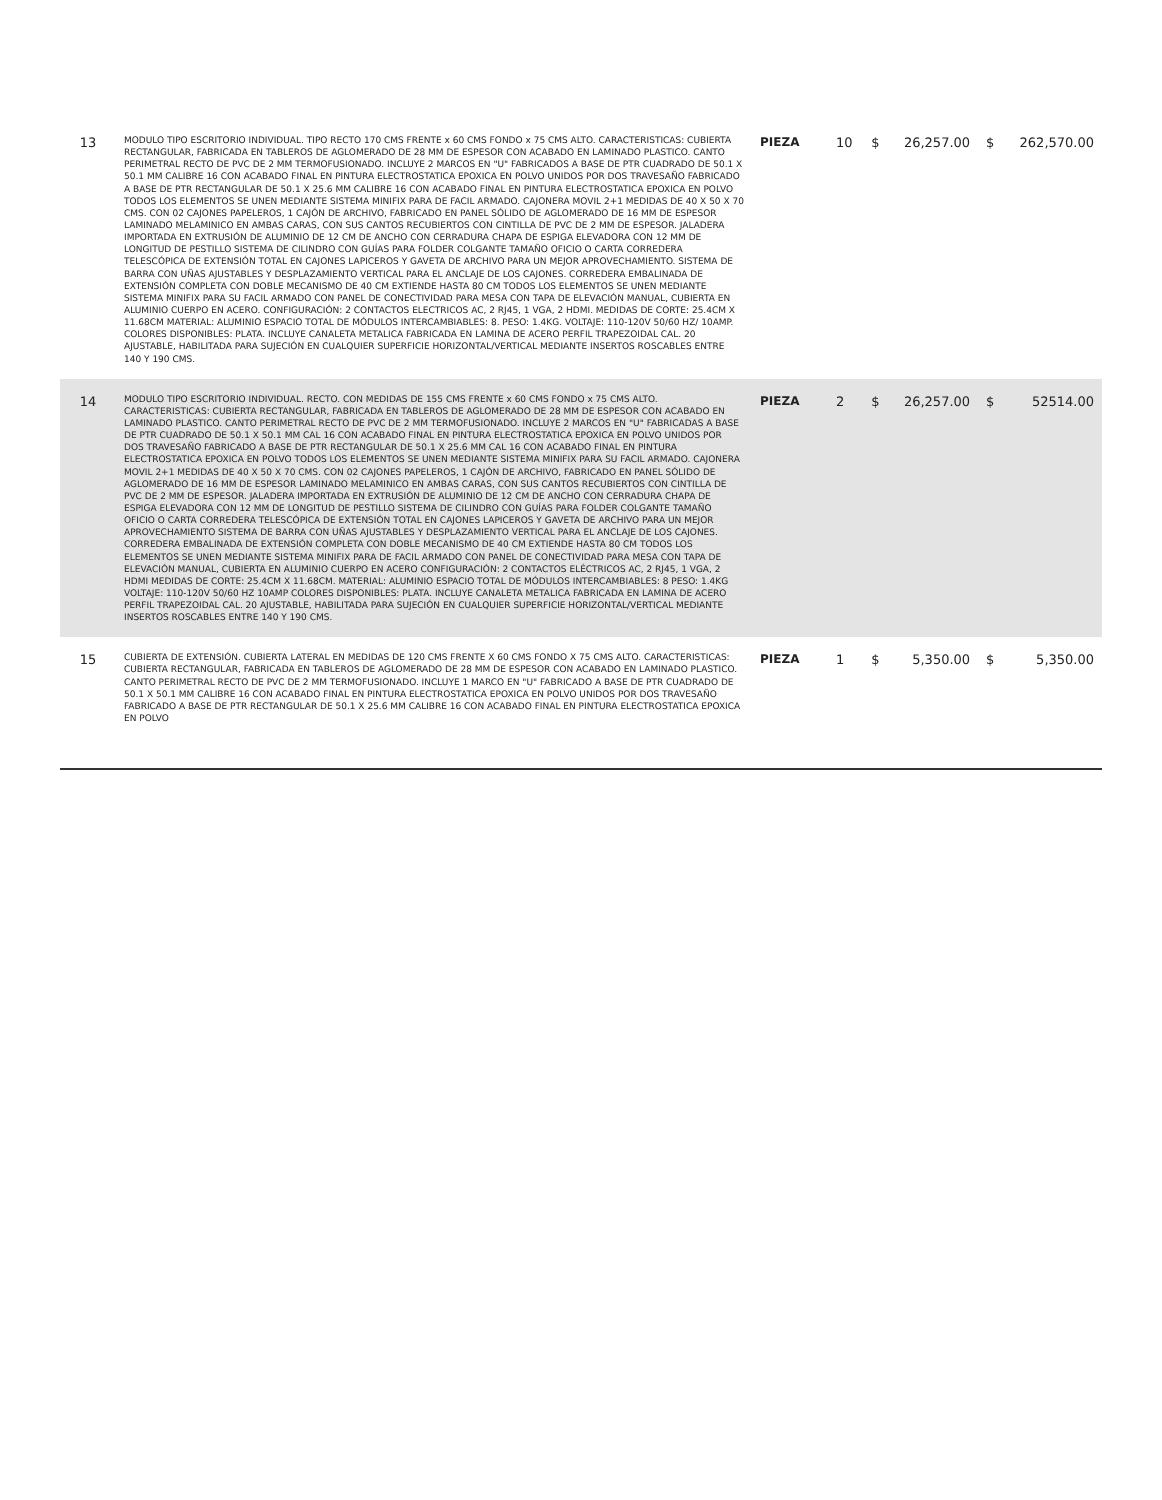| 13 | MODULO TIPO ESCRITORIO INDIVIDUAL. TIPO RECTO 170 CMS FRENTE x 60 CMS FONDO x 75 CMS ALTO. CARACTERISTICAS: CUBIERTA RECTANGULAR, FABRICADA EN TABLEROS DE AGLOMERADO DE 28 MM DE ESPESOR CON ACABADO EN LAMINADO PLASTICO. CANTO PERIMETRAL RECTO DE PVC DE 2 MM TERMOFUSIONADO. INCLUYE 2 MARCOS EN "U" FABRICADOS A BASE DE PTR CUADRADO DE 50.1 X 50.1 MM CALIBRE 16 CON ACABADO FINAL EN PINTURA ELECTROSTATICA EPOXICA EN POLVO UNIDOS POR DOS TRAVESAÑO FABRICADO A BASE DE PTR RECTANGULAR DE 50.1 X 25.6 MM CALIBRE 16 CON ACABADO FINAL EN PINTURA ELECTROSTATICA EPOXICA EN POLVO TODOS LOS ELEMENTOS SE UNEN MEDIANTE SISTEMA MINIFIX PARA DE FACIL ARMADO. CAJONERA MOVIL 2+1 MEDIDAS DE 40 X 50 X 70 CMS. CON 02 CAJONES PAPELEROS, 1 CAJÓN DE ARCHIVO, FABRICADO EN PANEL SÓLIDO DE AGLOMERADO DE 16 MM DE ESPESOR LAMINADO MELAMINICO EN AMBAS CARAS, CON SUS CANTOS RECUBIERTOS CON CINTILLA DE PVC DE 2 MM DE ESPESOR. JALADERA IMPORTADA EN EXTRUSIÓN DE ALUMINIO DE 12 CM DE ANCHO CON CERRADURA CHAPA DE ESPIGA ELEVADORA CON 12 MM DE LONGITUD DE PESTILLO SISTEMA DE CILINDRO CON GUÍAS PARA FOLDER COLGANTE TAMAÑO OFICIO O CARTA CORREDERA TELESCÓPICA DE EXTENSIÓN TOTAL EN CAJONES LAPICEROS Y GAVETA DE ARCHIVO PARA UN MEJOR APROVECHAMIENTO. SISTEMA DE BARRA CON UÑAS AJUSTABLES Y DESPLAZAMIENTO VERTICAL PARA EL ANCLAJE DE LOS CAJONES. CORREDERA EMBALINADA DE EXTENSIÓN COMPLETA CON DOBLE MECANISMO DE 40 CM EXTIENDE HASTA 80 CM TODOS LOS ELEMENTOS SE UNEN MEDIANTE SISTEMA MINIFIX PARA SU FACIL ARMADO CON PANEL DE CONECTIVIDAD PARA MESA CON TAPA DE ELEVACIÓN MANUAL, CUBIERTA EN ALUMINIO CUERPO EN ACERO. CONFIGURACIÓN: 2 CONTACTOS ELECTRICOS AC, 2 RJ45, 1 VGA, 2 HDMI. MEDIDAS DE CORTE: 25.4CM X 11.68CM MATERIAL: ALUMINIO ESPACIO TOTAL DE MÓDULOS INTERCAMBIABLES: 8. PESO: 1.4KG. VOLTAJE: 110-120V 50/60 HZ/ 10AMP. COLORES DISPONIBLES: PLATA. INCLUYE CANALETA METALICA FABRICADA EN LAMINA DE ACERO PERFIL TRAPEZOIDAL CAL. 20 AJUSTABLE, HABILITADA PARA SUJECIÓN EN CUALQUIER SUPERFICIE HORIZONTAL/VERTICAL MEDIANTE INSERTOS ROSCABLES ENTRE 140 Y 190 CMS. | PIEZA | 10 | $ | 26,257.00 | $ | 262,570.00 |
| 14 | MODULO TIPO ESCRITORIO INDIVIDUAL. RECTO. CON MEDIDAS DE 155 CMS FRENTE x 60 CMS FONDO x 75 CMS ALTO. CARACTERISTICAS: CUBIERTA RECTANGULAR, FABRICADA EN TABLEROS DE AGLOMERADO DE 28 MM DE ESPESOR CON ACABADO EN LAMINADO PLASTICO. CANTO PERIMETRAL RECTO DE PVC DE 2 MM TERMOFUSIONADO. INCLUYE 2 MARCOS EN "U" FABRICADAS A BASE DE PTR CUADRADO DE 50.1 X 50.1 MM CAL 16 CON ACABADO FINAL EN PINTURA ELECTROSTATICA EPOXICA EN POLVO UNIDOS POR DOS TRAVESAÑO FABRICADO A BASE DE PTR RECTANGULAR DE 50.1 X 25.6 MM CAL 16 CON ACABADO FINAL EN PINTURA ELECTROSTATICA EPOXICA EN POLVO TODOS LOS ELEMENTOS SE UNEN MEDIANTE SISTEMA MINIFIX PARA SU FACIL ARMADO. CAJONERA MOVIL 2+1 MEDIDAS DE 40 X 50 X 70 CMS. CON 02 CAJONES PAPELEROS, 1 CAJÓN DE ARCHIVO, FABRICADO EN PANEL SÓLIDO DE AGLOMERADO DE 16 MM DE ESPESOR LAMINADO MELAMINICO EN AMBAS CARAS, CON SUS CANTOS RECUBIERTOS CON CINTILLA DE PVC DE 2 MM DE ESPESOR. JALADERA IMPORTADA EN EXTRUSIÓN DE ALUMINIO DE 12 CM DE ANCHO CON CERRADURA CHAPA DE ESPIGA ELEVADORA CON 12 MM DE LONGITUD DE PESTILLO SISTEMA DE CILINDRO CON GUÍAS PARA FOLDER COLGANTE TAMAÑO OFICIO O CARTA CORREDERA TELESCÓPICA DE EXTENSIÓN TOTAL EN CAJONES LAPICEROS Y GAVETA DE ARCHIVO PARA UN MEJOR APROVECHAMIENTO SISTEMA DE BARRA CON UÑAS AJUSTABLES Y DESPLAZAMIENTO VERTICAL PARA EL ANCLAJE DE LOS CAJONES. CORREDERA EMBALINADA DE EXTENSIÓN COMPLETA CON DOBLE MECANISMO DE 40 CM EXTIENDE HASTA 80 CM TODOS LOS ELEMENTOS SE UNEN MEDIANTE SISTEMA MINIFIX PARA DE FACIL ARMADO CON PANEL DE CONECTIVIDAD PARA MESA CON TAPA DE ELEVACIÓN MANUAL, CUBIERTA EN ALUMINIO CUERPO EN ACERO CONFIGURACIÓN: 2 CONTACTOS ELÉCTRICOS AC, 2 RJ45, 1 VGA, 2 HDMI MEDIDAS DE CORTE: 25.4CM X 11.68CM. MATERIAL: ALUMINIO ESPACIO TOTAL DE MÓDULOS INTERCAMBIABLES: 8 PESO: 1.4KG VOLTAJE: 110-120V 50/60 HZ 10AMP COLORES DISPONIBLES: PLATA. INCLUYE CANALETA METALICA FABRICADA EN LAMINA DE ACERO PERFIL TRAPEZOIDAL CAL. 20 AJUSTABLE, HABILITADA PARA SUJECIÓN EN CUALQUIER SUPERFICIE HORIZONTAL/VERTICAL MEDIANTE INSERTOS ROSCABLES ENTRE 140 Y 190 CMS. | PIEZA | 2 | $ | 26,257.00 | $ | 52514.00 |
| 15 | CUBIERTA DE EXTENSIÓN. CUBIERTA LATERAL EN MEDIDAS DE 120 CMS FRENTE X 60 CMS FONDO X 75 CMS ALTO. CARACTERISTICAS: CUBIERTA RECTANGULAR, FABRICADA EN TABLEROS DE AGLOMERADO DE 28 MM DE ESPESOR CON ACABADO EN LAMINADO PLASTICO. CANTO PERIMETRAL RECTO DE PVC DE 2 MM TERMOFUSIONADO. INCLUYE 1 MARCO EN "U" FABRICADO A BASE DE PTR CUADRADO DE 50.1 X 50.1 MM CALIBRE 16 CON ACABADO FINAL EN PINTURA ELECTROSTATICA EPOXICA EN POLVO UNIDOS POR DOS TRAVESAÑO FABRICADO A BASE DE PTR RECTANGULAR DE 50.1 X 25.6 MM CALIBRE 16 CON ACABADO FINAL EN PINTURA ELECTROSTATICA EPOXICA EN POLVO | PIEZA | 1 | $ | 5,350.00 | $ | 5,350.00 |